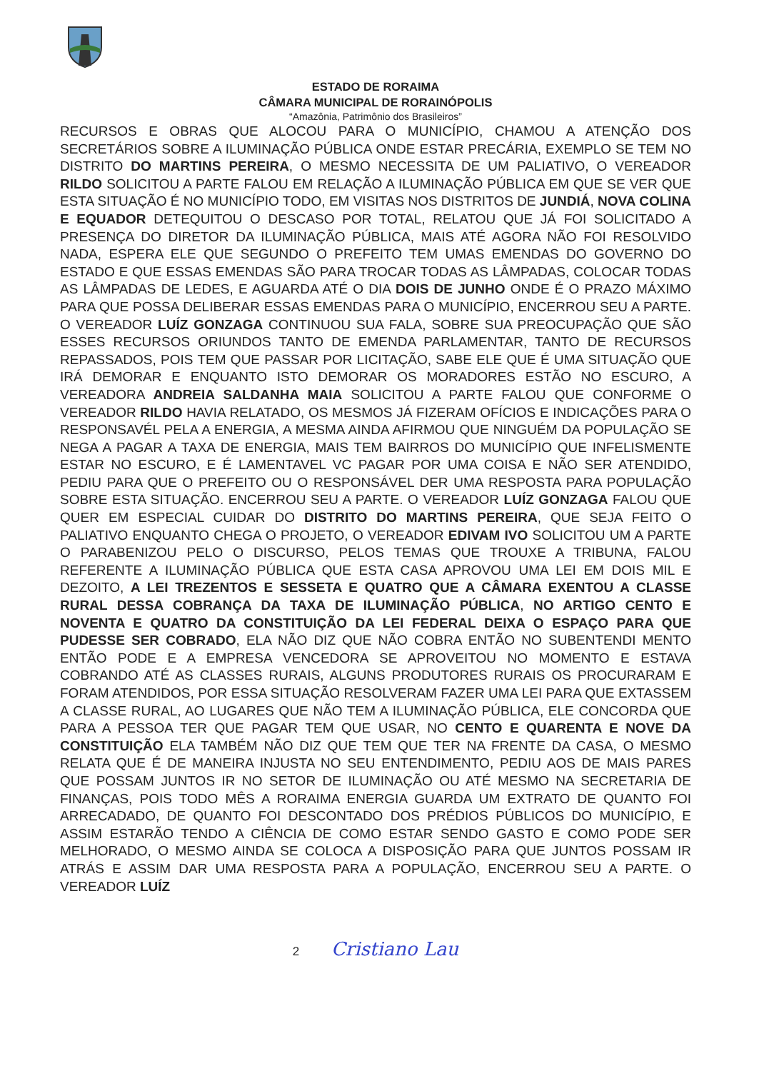ESTADO DE RORAIMA
CÂMARA MUNICIPAL DE RORAINÓPOLIS
“Amazônia, Patrimônio dos Brasileiros”
RECURSOS E OBRAS QUE ALOCOU PARA O MUNICÍPIO, CHAMOU A ATENÇÃO DOS SECRETÁRIOS SOBRE A ILUMINAÇÃO PÚBLICA ONDE ESTAR PRECÁRIA, EXEMPLO SE TEM NO DISTRITO DO MARTINS PEREIRA, O MESMO NECESSITA DE UM PALIATIVO, O VEREADOR RILDO SOLICITOU A PARTE FALOU EM RELAÇÃO A ILUMINAÇÃO PÚBLICA EM QUE SE VER QUE ESTA SITUAÇÃO É NO MUNICÍPIO TODO, EM VISITAS NOS DISTRITOS DE JUNDIÁ, NOVA COLINA E EQUADOR DETEQUITOU O DESCASO POR TOTAL, RELATOU QUE JÁ FOI SOLICITADO A PRESENÇA DO DIRETOR DA ILUMINAÇÃO PÚBLICA, MAIS ATÉ AGORA NÃO FOI RESOLVIDO NADA, ESPERA ELE QUE SEGUNDO O PREFEITO TEM UMAS EMENDAS DO GOVERNO DO ESTADO E QUE ESSAS EMENDAS SÃO PARA TROCAR TODAS AS LÂMPADAS, COLOCAR TODAS AS LÂMPADAS DE LEDES, E AGUARDA ATÉ O DIA DOIS DE JUNHO ONDE É O PRAZO MÁXIMO PARA QUE POSSA DELIBERAR ESSAS EMENDAS PARA O MUNICÍPIO, ENCERROU SEU A PARTE. O VEREADOR LUÍZ GONZAGA CONTINUOU SUA FALA, SOBRE SUA PREOCUPAÇÃO QUE SÃO ESSES RECURSOS ORIUNDOS TANTO DE EMENDA PARLAMENTAR, TANTO DE RECURSOS REPASSADOS, POIS TEM QUE PASSAR POR LICITAÇÃO, SABE ELE QUE É UMA SITUAÇÃO QUE IRÁ DEMORAR E ENQUANTO ISTO DEMORAR OS MORADORES ESTÃO NO ESCURO, A VEREADORA ANDREIA SALDANHA MAIA SOLICITOU A PARTE FALOU QUE CONFORME O VEREADOR RILDO HAVIA RELATADO, OS MESMOS JÁ FIZERAM OFÍCIOS E INDICAÇÕES PARA O RESPONSAVÉL PELA A ENERGIA, A MESMA AINDA AFIRMOU QUE NINGUÉM DA POPULAÇÃO SE NEGA A PAGAR A TAXA DE ENERGIA, MAIS TEM BAIRROS DO MUNICÍPIO QUE INFELISMENTE ESTAR NO ESCURO, E É LAMENTAVEL VC PAGAR POR UMA COISA E NÃO SER ATENDIDO, PEDIU PARA QUE O PREFEITO OU O RESPONSÁVEL DER UMA RESPOSTA PARA POPULAÇÃO SOBRE ESTA SITUAÇÃO. ENCERROU SEU A PARTE. O VEREADOR LUÍZ GONZAGA FALOU QUE QUER EM ESPECIAL CUIDAR DO DISTRITO DO MARTINS PEREIRA, QUE SEJA FEITO O PALIATIVO ENQUANTO CHEGA O PROJETO, O VEREADOR EDIVAM IVO SOLICITOU UM A PARTE O PARABENIZOU PELO O DISCURSO, PELOS TEMAS QUE TROUXE A TRIBUNA, FALOU REFERENTE A ILUMINAÇÃO PÚBLICA QUE ESTA CASA APROVOU UMA LEI EM DOIS MIL E DEZOITO, A LEI TREZENTOS E SESSETA E QUATRO QUE A CÂMARA EXENTOU A CLASSE RURAL DESSA COBRANÇA DA TAXA DE ILUMINAÇÃO PÚBLICA, NO ARTIGO CENTO E NOVENTA E QUATRO DA CONSTITUIÇÃO DA LEI FEDERAL DEIXA O ESPAÇO PARA QUE PUDESSE SER COBRADO, ELA NÃO DIZ QUE NÃO COBRA ENTÃO NO SUBENTENDI MENTO ENTÃO PODE E A EMPRESA VENCEDORA SE APROVEITOU NO MOMENTO E ESTAVA COBRANDO ATÉ AS CLASSES RURAIS, ALGUNS PRODUTORES RURAIS OS PROCURARAM E FORAM ATENDIDOS, POR ESSA SITUAÇÃO RESOLVERAM FAZER UMA LEI PARA QUE EXTASSEM A CLASSE RURAL, AO LUGARES QUE NÃO TEM A ILUMINAÇÃO PÚBLICA, ELE CONCORDA QUE PARA A PESSOA TER QUE PAGAR TEM QUE USAR, NO CENTO E QUARENTA E NOVE DA CONSTITUIÇÃO ELA TAMBÉM NÃO DIZ QUE TEM QUE TER NA FRENTE DA CASA, O MESMO RELATA QUE É DE MANEIRA INJUSTA NO SEU ENTENDIMENTO, PEDIU AOS DE MAIS PARES QUE POSSAM JUNTOS IR NO SETOR DE ILUMINAÇÃO OU ATÉ MESMO NA SECRETARIA DE FINANÇAS, POIS TODO MÊS A RORAIMA ENERGIA GUARDA UM EXTRATO DE QUANTO FOI ARRECADADO, DE QUANTO FOI DESCONTADO DOS PRÉDIOS PÚBLICOS DO MUNICÍPIO, E ASSIM ESTARÃO TENDO A CIÊNCIA DE COMO ESTAR SENDO GASTO E COMO PODE SER MELHORADO, O MESMO AINDA SE COLOCA A DISPOSIÇÃO PARA QUE JUNTOS POSSAM IR ATRÁS E ASSIM DAR UMA RESPOSTA PARA A POPULAÇÃO, ENCERROU SEU A PARTE. O VEREADOR LUÍZ
2 Cristiano Lau